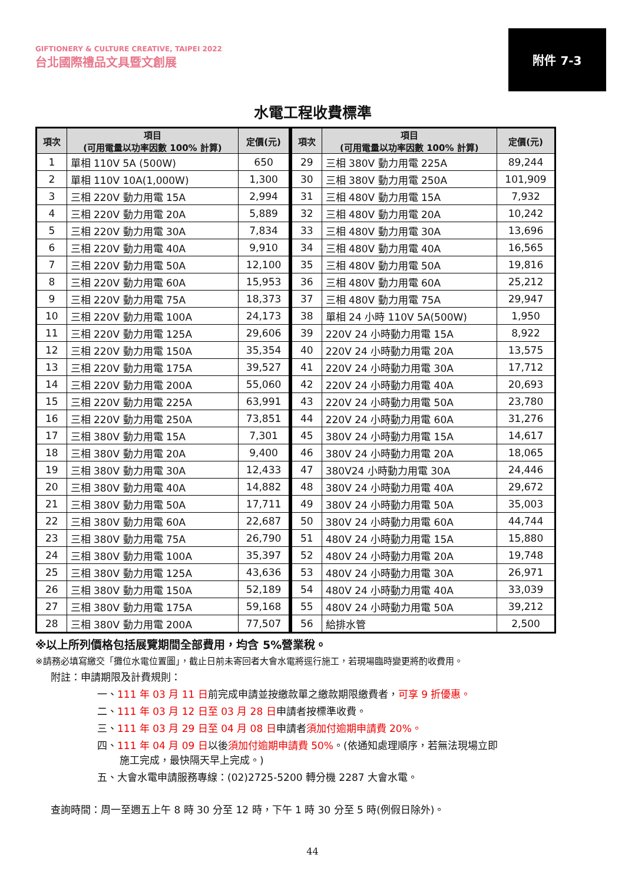GIFTIONERY & CULTURE CREATIVE, TAIPEI 2022
台北國際禮品文具暨文創展
附件 7-3
水電工程收費標準
| 項次 | 項目 (可用電量以功率因數 100% 計算) | 定價(元) | 項次 | 項目 (可用電量以功率因數 100% 計算) | 定價(元) |
| --- | --- | --- | --- | --- | --- |
| 1 | 單相 110V 5A (500W) | 650 | 29 | 三相 380V 動力用電 225A | 89,244 |
| 2 | 單相 110V 10A(1,000W) | 1,300 | 30 | 三相 380V 動力用電 250A | 101,909 |
| 3 | 三相 220V 動力用電 15A | 2,994 | 31 | 三相 480V 動力用電 15A | 7,932 |
| 4 | 三相 220V 動力用電 20A | 5,889 | 32 | 三相 480V 動力用電 20A | 10,242 |
| 5 | 三相 220V 動力用電 30A | 7,834 | 33 | 三相 480V 動力用電 30A | 13,696 |
| 6 | 三相 220V 動力用電 40A | 9,910 | 34 | 三相 480V 動力用電 40A | 16,565 |
| 7 | 三相 220V 動力用電 50A | 12,100 | 35 | 三相 480V 動力用電 50A | 19,816 |
| 8 | 三相 220V 動力用電 60A | 15,953 | 36 | 三相 480V 動力用電 60A | 25,212 |
| 9 | 三相 220V 動力用電 75A | 18,373 | 37 | 三相 480V 動力用電 75A | 29,947 |
| 10 | 三相 220V 動力用電 100A | 24,173 | 38 | 單相 24 小時 110V 5A(500W) | 1,950 |
| 11 | 三相 220V 動力用電 125A | 29,606 | 39 | 220V 24 小時動力用電 15A | 8,922 |
| 12 | 三相 220V 動力用電 150A | 35,354 | 40 | 220V 24 小時動力用電 20A | 13,575 |
| 13 | 三相 220V 動力用電 175A | 39,527 | 41 | 220V 24 小時動力用電 30A | 17,712 |
| 14 | 三相 220V 動力用電 200A | 55,060 | 42 | 220V 24 小時動力用電 40A | 20,693 |
| 15 | 三相 220V 動力用電 225A | 63,991 | 43 | 220V 24 小時動力用電 50A | 23,780 |
| 16 | 三相 220V 動力用電 250A | 73,851 | 44 | 220V 24 小時動力用電 60A | 31,276 |
| 17 | 三相 380V 動力用電 15A | 7,301 | 45 | 380V 24 小時動力用電 15A | 14,617 |
| 18 | 三相 380V 動力用電 20A | 9,400 | 46 | 380V 24 小時動力用電 20A | 18,065 |
| 19 | 三相 380V 動力用電 30A | 12,433 | 47 | 380V24 小時動力用電 30A | 24,446 |
| 20 | 三相 380V 動力用電 40A | 14,882 | 48 | 380V 24 小時動力用電 40A | 29,672 |
| 21 | 三相 380V 動力用電 50A | 17,711 | 49 | 380V 24 小時動力用電 50A | 35,003 |
| 22 | 三相 380V 動力用電 60A | 22,687 | 50 | 380V 24 小時動力用電 60A | 44,744 |
| 23 | 三相 380V 動力用電 75A | 26,790 | 51 | 480V 24 小時動力用電 15A | 15,880 |
| 24 | 三相 380V 動力用電 100A | 35,397 | 52 | 480V 24 小時動力用電 20A | 19,748 |
| 25 | 三相 380V 動力用電 125A | 43,636 | 53 | 480V 24 小時動力用電 30A | 26,971 |
| 26 | 三相 380V 動力用電 150A | 52,189 | 54 | 480V 24 小時動力用電 40A | 33,039 |
| 27 | 三相 380V 動力用電 175A | 59,168 | 55 | 480V 24 小時動力用電 50A | 39,212 |
| 28 | 三相 380V 動力用電 200A | 77,507 | 56 | 給排水管 | 2,500 |
※以上所列價格包括展覽期間全部費用，均含 5%營業稅。
※請務必填寫繳交「攤位水電位置圖」，截止日前未寄回者大會水電將逕行施工，若現場臨時變更將酌收費用。
附註：申請期限及計費規則：
一、111 年 03 月 11 日前完成申請並按繳款單之繳款期限繳費者，可享 9 折優惠。
二、111 年 03 月 12 日至 03 月 28 日申請者按標準收費。
三、111 年 03 月 29 日至 04 月 08 日申請者須加付逾期申請費 20%。
四、111 年 04 月 09 日以後須加付逾期申請費 50%。(依通知處理順序，若無法現場立即
施工完成，最快隔天早上完成。)
五、大會水電申請服務專線：(02)2725-5200 轉分機 2287 大會水電。
查詢時間：周一至週五上午 8 時 30 分至 12 時，下午 1 時 30 分至 5 時(例假日除外)。
44